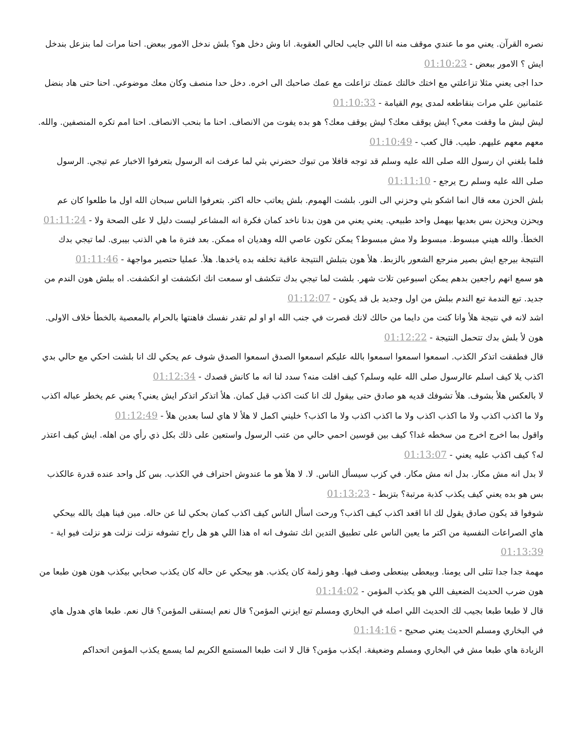نصره القرآن. يعني مو ما عندي موقف منه انا اللي جايب لحالي العقوبة. انا وش دخل هو؟ بلش ندخل الامور ببعض. احنا مرات لما بنزعل بندخل ايش ؟ الامور ببعض - 01:10:23
حدا اجى يعني مثلا تزاعلتي مع اختك خالتك عمتك تزاعلت مع عمك صاحبك الى اخره. دخل حدا منصف وكان معك موضوعي. احنا حتى هاد بنضل عثمانين علي مرات بنقاطعه لمدى يوم القيامة - 01:10:33
ليش ليش ما وقفت معي؟ ايش يوقف معك؟ ليش يوقف معك؟ هو بده يفوت من الانصاف. احنا ما بنحب الانصاف. احنا امم تكره المنصفين. والله. معهم معهم عليهم. طيب. قال كعب - 01:10:49
فلما بلغني ان رسول الله صلى الله عليه وسلم قد توجه قافلا من تبوك حضرني بثي لما عرفت انه الرسول بتعرفوا الاخبار عم تيجي. الرسول صلى الله عليه وسلم رح يرجع - 01:11:10
بلش الحزن معه قال انما اشكو بثي وحزني الى النور. بلشت الهموم. بلش يعاتب حاله اكتر. بتعرفوا الناس سبحان الله اول ما طلعوا كان عم ويحزن ويحزن بس بعديها بيهمل واحد طبيعي. يعني يعني من هون بدنا ناخد كمان فكرة انه المشاعر ليست دليل لا على الصحة ولا - 01:11:24
الخطأ. والله هيني مبسوط. مبسوط ولا مش مبسوط؟ يمكن تكون عاصي الله وهديان اه ممكن. بعد فترة ما هي الذنب بيبرى. لما تيجي بدك النتيجة بيرجع ايش بصير منرجع الشعور بالزبط. هلأ هون بتبلش النتيجة عاقبة تخلفه بده ياخدها. هلأ. عمليا حتصير مواجهة - 01:11:46
هو سمع انهم راجعين بدهم يمكن اسبوعين تلات شهر. بلشت لما تيجي بدك تنكشف او سمعت انك انكشفت او انكشفت. اه ببلش هون الندم من جديد. تبع الندمة تبع الندم ببلش من اول وجديد بل قد يكون - 01:12:07
اشد لانه في نتيجة هلأ وانا كنت من دايما من حالك لانك قصرت في جنب الله او او لم تقدر نفسك فاهنتها بالحرام بالمعصية بالخطأ خلاف الاولى. هون لأ بلش بدك تتحمل النتيجة - 01:12:22
قال فطفقت اتذكر الكذب. اسمعوا اسمعوا اسمعوا بالله عليكم اسمعوا الصدق اسمعوا الصدق شوف عم يحكي لك انا بلشت احكي مع حالي بدي اكذب يلا كيف اسلم عالرسول صلى الله عليه وسلم؟ كيف افلت منه؟ سدد لنا انه ما كانش قصدك - 01:12:34
لا بالعكس هلأ بشوف. هلأ تشوفك قديه هو صادق حتى بيقول لك انا كنت اكذب قبل كمان. هلأ اتذكر اتذكر ايش يعني؟ يعني عم يخطر عباله اكذب ولا ما اكذب اكذب ولا ما اكذب اكذب ولا ما اكذب اكذب ولا ما اكذب؟ خليني اكمل لا هلأ لا هاي لسا بعدين هلأ - 01:12:49
واقول بما اخرج اخرج من سخطه غدا؟ كيف بين قوسين احمي حالي من عتب الرسول واستعين على ذلك بكل ذي رأي من اهله. ايش كيف اعتذر له؟ كيف اكذب عليه يعني - 01:13:07
لا بدل انه مش مكار. بدل انه مش مكار. في كزب سيسأل الناس. لا. لا هلأ هو ما عندوش احتراف في الكذب. بس كل واحد عنده قدرة عالكذب بس هو بده يعني كيف يكذب كذبة مرتبة؟ بتزبط - 01:13:23
شوفوا قد يكون صادق يقول لك انا اقعد اكذب كيف اكذب؟ ورحت اسأل الناس كيف اكذب كمان بحكي لنا عن حاله. مين فينا هيك بالله بيحكي هاي الصراعات النفسية من اكتر ما يعين الناس على تطبيق التدين انك تشوف انه اه هذا اللي هو هل راح تشوفه نزلت نزلت هو نزلت فيو اية - 01:13:39
مهمة جدا جدا تتلى الى يومنا. وبيعطى بينعطى وصف فيها. وهو زلمة كان يكذب. هو بيحكي عن حاله كان يكذب صحابي بيكذب هون هون طبعا من هون ضرب الحديث الضعيف اللي هو يكذب المؤمن - 01:14:02
قال لا طبعا طبعا بجيب لك الحديث اللي اصله في البخاري ومسلم تبع ايزني المؤمن؟ قال نعم ايستقى المؤمن؟ قال نعم. طبعا هاي هدول هاي في البخاري ومسلم الحديث يعني صحيح - 01:14:16
الزيادة هاي طبعا مش في البخاري ومسلم وضعيفة. ايكذب مؤمن؟ قال لا انت طبعا المستمع الكريم لما يسمع يكذب المؤمن اتحداكم